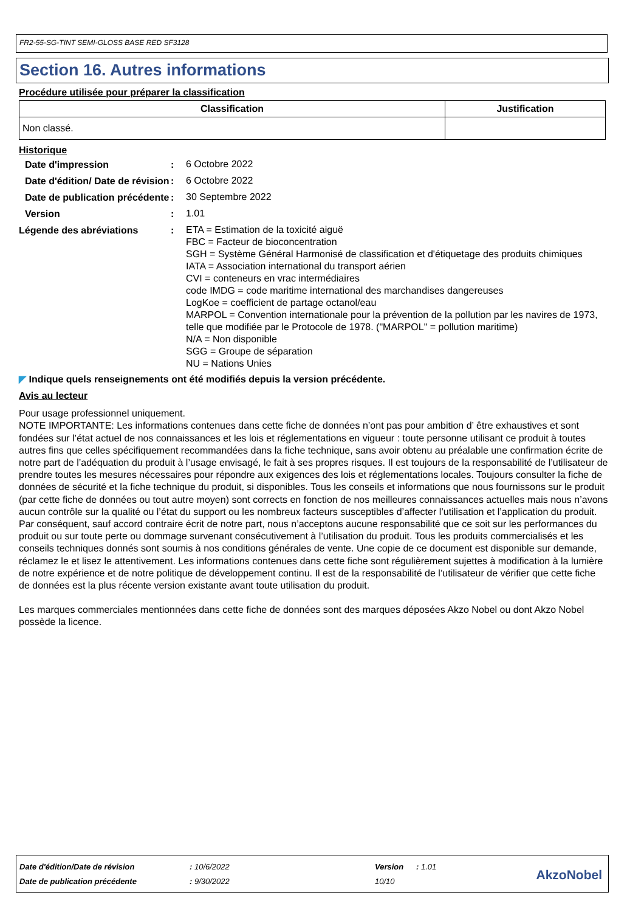FR2-55-SG-TINT SEMI-GLOSS BASE RED SF3128
Section 16. Autres informations
Procédure utilisée pour préparer la classification
| Classification | Justification |
| --- | --- |
| Non classé. | |
Historique
Date d'impression :
6 Octobre 2022
Date d'édition/ Date de révision
:
6 Octobre 2022
Date de publication précédente
:
30 Septembre 2022
Version :
1.01
Légende des abréviations :
ETA = Estimation de la toxicité aiguë
FBC = Facteur de bioconcentration
SGH = Système Général Harmonisé de classification et d'étiquetage des produits chimiques
IATA = Association international du transport aérien
CVI = conteneurs en vrac intermédiaires
code IMDG = code maritime international des marchandises dangereuses
LogKoe = coefficient de partage octanol/eau
MARPOL = Convention internationale pour la prévention de la pollution par les navires de 1973, telle que modifiée par le Protocole de 1978. ("MARPOL" = pollution maritime)
N/A = Non disponible
SGG = Groupe de séparation
NU = Nations Unies
◤ Indique quels renseignements ont été modifiés depuis la version précédente.
Avis au lecteur
Pour usage professionnel uniquement.
NOTE IMPORTANTE: Les informations contenues dans cette fiche de données n’ont pas pour ambition d’ être exhaustives et sont fondées sur l’état actuel de nos connaissances et les lois et réglementations en vigueur : toute personne utilisant ce produit à toutes autres fins que celles spécifiquement recommandées dans la fiche technique, sans avoir obtenu au préalable une confirmation écrite de notre part de l’adéquation du produit à l’usage envisagé, le fait à ses propres risques. Il est toujours de la responsabilité de l’utilisateur de prendre toutes les mesures nécessaires pour répondre aux exigences des lois et réglementations locales. Toujours consulter la fiche de données de sécurité et la fiche technique du produit, si disponibles. Tous les conseils et informations que nous fournissons sur le produit (par cette fiche de données ou tout autre moyen) sont corrects en fonction de nos meilleures connaissances actuelles mais nous n’avons aucun contrôle sur la qualité ou l’état du support ou les nombreux facteurs susceptibles d’affecter l’utilisation et l’application du produit. Par conséquent, sauf accord contraire écrit de notre part, nous n’acceptons aucune responsabilité que ce soit sur les performances du produit ou sur toute perte ou dommage survenant consécutivement à l’utilisation du produit. Tous les produits commercialisés et les conseils techniques donnés sont soumis à nos conditions générales de vente. Une copie de ce document est disponible sur demande, réclamez le et lisez le attentivement. Les informations contenues dans cette fiche sont régulièrement sujettes à modification à la lumière de notre expérience et de notre politique de développement continu. Il est de la responsabilité de l’utilisateur de vérifier que cette fiche de données est la plus récente version existante avant toute utilisation du produit.
Les marques commerciales mentionnées dans cette fiche de données sont des marques déposées Akzo Nobel ou dont Akzo Nobel possède la licence.
| Date d'édition/Date de révision | : 10/6/2022 | Version | : 1.01 |
| Date de publication précédente | : 9/30/2022 | 10/10 | |
AkzoNobel